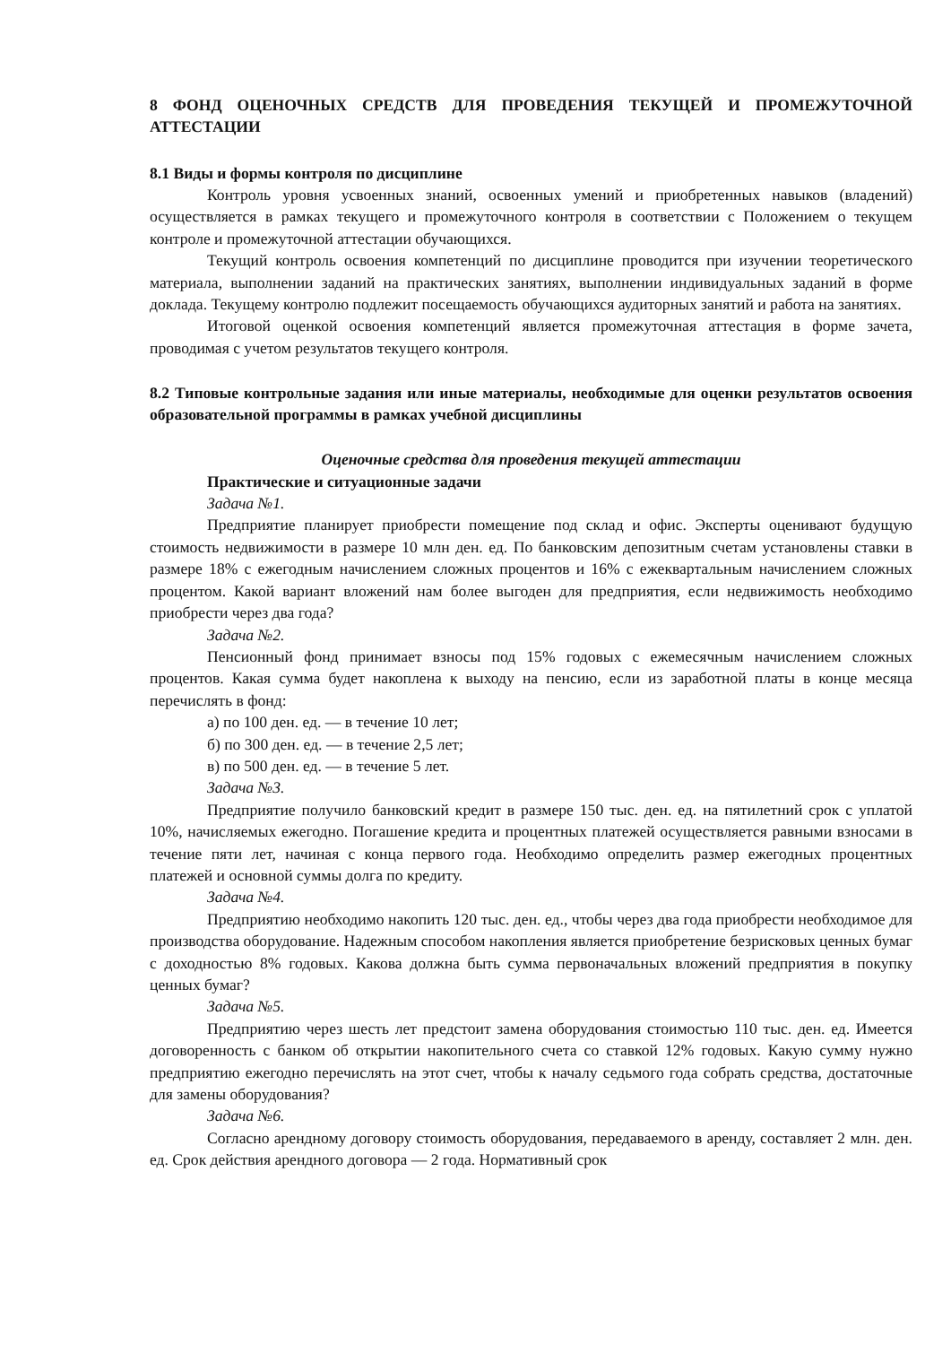8 ФОНД ОЦЕНОЧНЫХ СРЕДСТВ ДЛЯ ПРОВЕДЕНИЯ ТЕКУЩЕЙ И ПРОМЕЖУТОЧНОЙ АТТЕСТАЦИИ
8.1 Виды и формы контроля по дисциплине
Контроль уровня усвоенных знаний, освоенных умений и приобретенных навыков (владений) осуществляется в рамках текущего и промежуточного контроля в соответствии с Положением о текущем контроле и промежуточной аттестации обучающихся.
Текущий контроль освоения компетенций по дисциплине проводится при изучении теоретического материала, выполнении заданий на практических занятиях, выполнении индивидуальных заданий в форме доклада. Текущему контролю подлежит посещаемость обучающихся аудиторных занятий и работа на занятиях.
Итоговой оценкой освоения компетенций является промежуточная аттестация в форме зачета, проводимая с учетом результатов текущего контроля.
8.2 Типовые контрольные задания или иные материалы, необходимые для оценки результатов освоения образовательной программы в рамках учебной дисциплины
Оценочные средства для проведения текущей аттестации
Практические и ситуационные задачи
Задача №1.
Предприятие планирует приобрести помещение под склад и офис. Эксперты оценивают будущую стоимость недвижимости в размере 10 млн ден. ед. По банковским депозитным счетам установлены ставки в размере 18% с ежегодным начислением сложных процентов и 16% с ежеквартальным начислением сложных процентом. Какой вариант вложений нам более выгоден для предприятия, если недвижимость необходимо приобрести через два года?
Задача №2.
Пенсионный фонд принимает взносы под 15% годовых с ежемесячным начислением сложных процентов. Какая сумма будет накоплена к выходу на пенсию, если из заработной платы в конце месяца перечислять в фонд:
а) по 100 ден. ед. — в течение 10 лет;
б) по 300 ден. ед. — в течение 2,5 лет;
в) по 500 ден. ед. — в течение 5 лет.
Задача №3.
Предприятие получило банковский кредит в размере 150 тыс. ден. ед. на пятилетний срок с уплатой 10%, начисляемых ежегодно. Погашение кредита и процентных платежей осуществляется равными взносами в течение пяти лет, начиная с конца первого года. Необходимо определить размер ежегодных процентных платежей и основной суммы долга по кредиту.
Задача №4.
Предприятию необходимо накопить 120 тыс. ден. ед., чтобы через два года приобрести необходимое для производства оборудование. Надежным способом накопления является приобретение безрисковых ценных бумаг с доходностью 8% годовых. Какова должна быть сумма первоначальных вложений предприятия в покупку ценных бумаг?
Задача №5.
Предприятию через шесть лет предстоит замена оборудования стоимостью 110 тыс. ден. ед. Имеется договоренность с банком об открытии накопительного счета со ставкой 12% годовых. Какую сумму нужно предприятию ежегодно перечислять на этот счет, чтобы к началу седьмого года собрать средства, достаточные для замены оборудования?
Задача №6.
Согласно арендному договору стоимость оборудования, передаваемого в аренду, составляет 2 млн. ден. ед. Срок действия арендного договора — 2 года. Нормативный срок